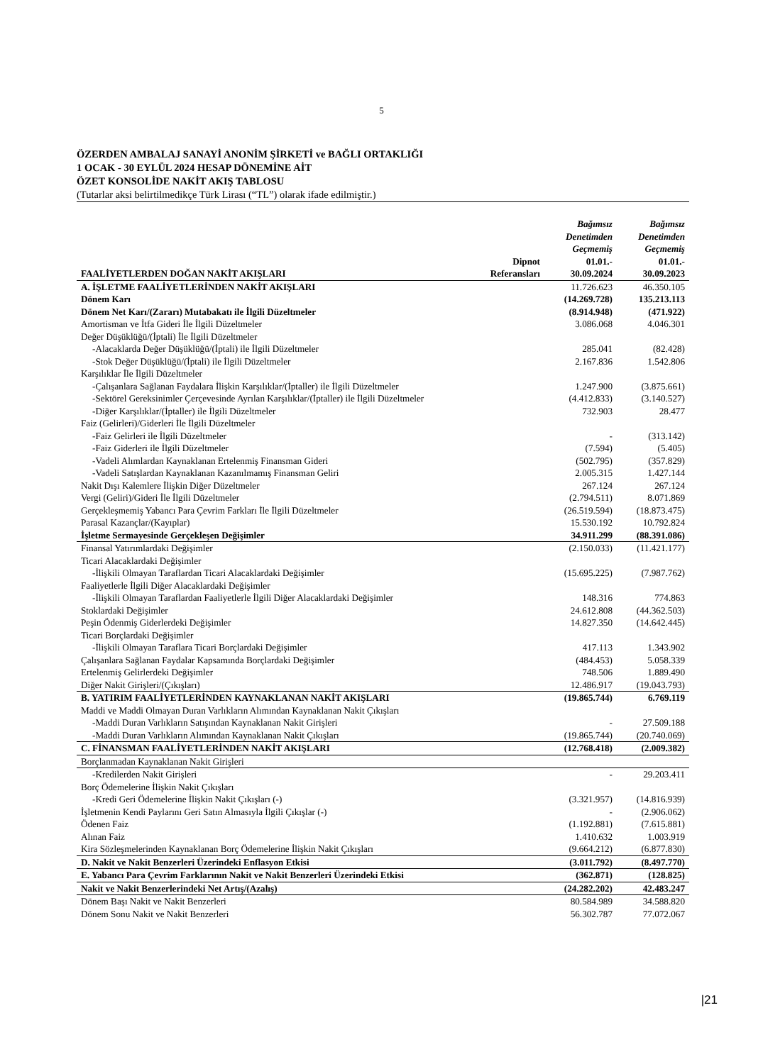5
ÖZERDEN AMBALAJ SANAYİ ANONİM ŞİRKETİ ve BAĞLI ORTAKLIĞI
1 OCAK - 30 EYLÜL 2024 HESAP DÖNEMİNE AİT
ÖZET KONSOLİDE NAKİT AKIŞ TABLOSU
(Tutarlar aksi belirtilmedikçe Türk Lirası (“TL”) olarak ifade edilmiştir.)
| FAALİYETLERDEN DOĞAN NAKİT AKIŞLARI | Dipnot Referansları | Bağımsız Denetimden Geçmemiş 01.01.- 30.09.2024 | Bağımsız Denetimden Geçmemiş 01.01.- 30.09.2023 |
| --- | --- | --- | --- |
| A. İŞLETME FAALİYETLERİNDEN NAKİT AKIŞLARI | | 11.726.623 | 46.350.105 |
| Dönem Karı | | (14.269.728) | 135.213.113 |
| Dönem Net Karı/(Zararı) Mutabakatı ile İlgili Düzeltmeler | | (8.914.948) | (471.922) |
| Amortisman ve İtfa Gideri İle İlgili Düzeltmeler | | 3.086.068 | 4.046.301 |
| Değer Düşüklüğü/(İptali) İle İlgili Düzeltmeler | | | |
| -Alacaklarda Değer Düşüklüğü/(İptali) ile İlgili Düzeltmeler | | 285.041 | (82.428) |
| -Stok Değer Düşüklüğü/(İptali) ile İlgili Düzeltmeler | | 2.167.836 | 1.542.806 |
| Karşılıklar İle İlgili Düzeltmeler | | | |
| -Çalışanlara Sağlanan Faydalara İlişkin Karşılıklar/(İptaller) ile İlgili Düzeltmeler | | 1.247.900 | (3.875.661) |
| -Sektörel Gereksinimler Çerçevesinde Ayrılan Karşılıklar/(İptaller) ile İlgili Düzeltmeler | | (4.412.833) | (3.140.527) |
| -Diğer Karşılıklar/(İptaller) ile İlgili Düzeltmeler | | 732.903 | 28.477 |
| Faiz (Gelirleri)/Giderleri İle İlgili Düzeltmeler | | | |
| -Faiz Gelirleri ile İlgili Düzeltmeler | | - | (313.142) |
| -Faiz Giderleri ile İlgili Düzeltmeler | | (7.594) | (5.405) |
| -Vadeli Alımlardan Kaynaklanan Ertelenmiş Finansman Gideri | | (502.795) | (357.829) |
| -Vadeli Satışlardan Kaynaklanan Kazanılmamış Finansman Geliri | | 2.005.315 | 1.427.144 |
| Nakit Dışı Kalemlere İlişkin Diğer Düzeltmeler | | 267.124 | 267.124 |
| Vergi (Geliri)/Gideri İle İlgili Düzeltmeler | | (2.794.511) | 8.071.869 |
| Gerçekleşmemiş Yabancı Para Çevrim Farkları İle İlgili Düzeltmeler | | (26.519.594) | (18.873.475) |
| Parasal Kazançlar/(Kayıplar) | | 15.530.192 | 10.792.824 |
| İşletme Sermayesinde Gerçekleşen Değişimler | | 34.911.299 | (88.391.086) |
| Finansal Yatırımlardaki Değişimler | | (2.150.033) | (11.421.177) |
| Ticari Alacaklardaki Değişimler | | | |
| -İlişkili Olmayan Taraflardan Ticari Alacaklardaki Değişimler | | (15.695.225) | (7.987.762) |
| Faaliyetlerle İlgili Diğer Alacaklardaki Değişimler | | | |
| -İlişkili Olmayan Taraflardan Faaliyetlerle İlgili Diğer Alacaklardaki Değişimler | | 148.316 | 774.863 |
| Stoklardaki Değişimler | | 24.612.808 | (44.362.503) |
| Peşin Ödenmiş Giderlerdeki Değişimler | | 14.827.350 | (14.642.445) |
| Ticari Borçlardaki Değişimler | | | |
| -İlişkili Olmayan Taraflara Ticari Borçlardaki Değişimler | | 417.113 | 1.343.902 |
| Çalışanlara Sağlanan Faydalar Kapsamında Borçlardaki Değişimler | | (484.453) | 5.058.339 |
| Ertelenmiş Gelirlerdeki Değişimler | | 748.506 | 1.889.490 |
| Diğer Nakit Girişleri/(Çıkışları) | | 12.486.917 | (19.043.793) |
| B. YATIRIM FAALİYETLERİNDEN KAYNAKLANAN NAKİT AKIŞLARI | | (19.865.744) | 6.769.119 |
| Maddi ve Maddi Olmayan Duran Varlıkların Alımından Kaynaklanan Nakit Çıkışları | | | |
| -Maddi Duran Varlıkların Satışından Kaynaklanan Nakit Girişleri | | - | 27.509.188 |
| -Maddi Duran Varlıkların Alımından Kaynaklanan Nakit Çıkışları | | (19.865.744) | (20.740.069) |
| C. FİNANSMAN FAALİYETLERİNDEN NAKİT AKIŞLARI | | (12.768.418) | (2.009.382) |
| Borçlanmadan Kaynaklanan Nakit Girişleri | | | |
| -Kredilerden Nakit Girişleri | | - | 29.203.411 |
| Borç Ödemelerine İlişkin Nakit Çıkışları | | | |
| -Kredi Geri Ödemelerine İlişkin Nakit Çıkışları (-) | | (3.321.957) | (14.816.939) |
| İşletmenin Kendi Paylarını Geri Satın Almasıyla İlgili Çıkışlar (-) | | - | (2.906.062) |
| Ödenen Faiz | | (1.192.881) | (7.615.881) |
| Alınan Faiz | | 1.410.632 | 1.003.919 |
| Kira Sözleşmelerinden Kaynaklanan Borç Ödemelerine İlişkin Nakit Çıkışları | | (9.664.212) | (6.877.830) |
| D. Nakit ve Nakit Benzerleri Üzerindeki Enflasyon Etkisi | | (3.011.792) | (8.497.770) |
| E. Yabancı Para Çevrim Farklarının Nakit ve Nakit Benzerleri Üzerindeki Etkisi | | (362.871) | (128.825) |
| Nakit ve Nakit Benzerlerindeki Net Artış/(Azalış) | | (24.282.202) | 42.483.247 |
| Dönem Başı Nakit ve Nakit Benzerleri | | 80.584.989 | 34.588.820 |
| Dönem Sonu Nakit ve Nakit Benzerleri | | 56.302.787 | 77.072.067 |
|21